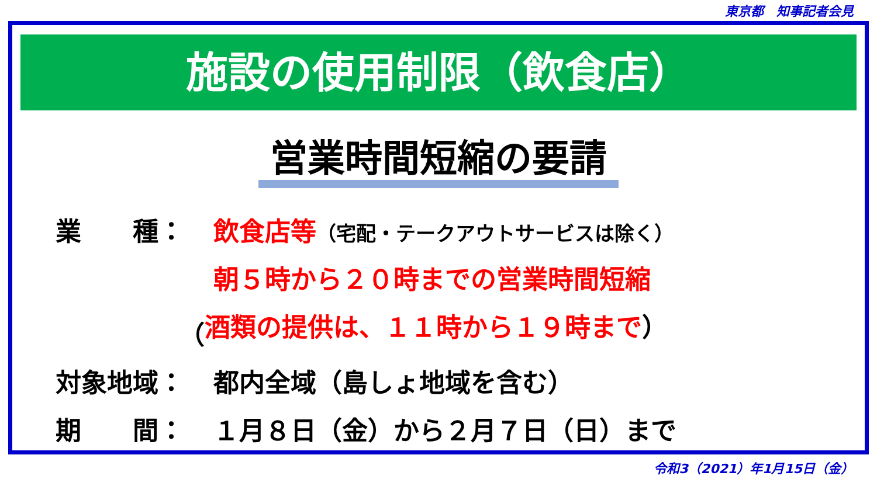東京都　知事記者会見
施設の使用制限（飲食店）
営業時間短縮の要請
業　　種： 飲食店等（宅配・テークアウトサービスは除く）
朝５時から２０時までの営業時間短縮
（ 酒類の提供は、１１時から１９時まで）
対象地域： 都内全域（島しょ地域を含む）
期　　間： １月８日（金）から２月７日（日）まで
令和3（2021）年1月15日（金）